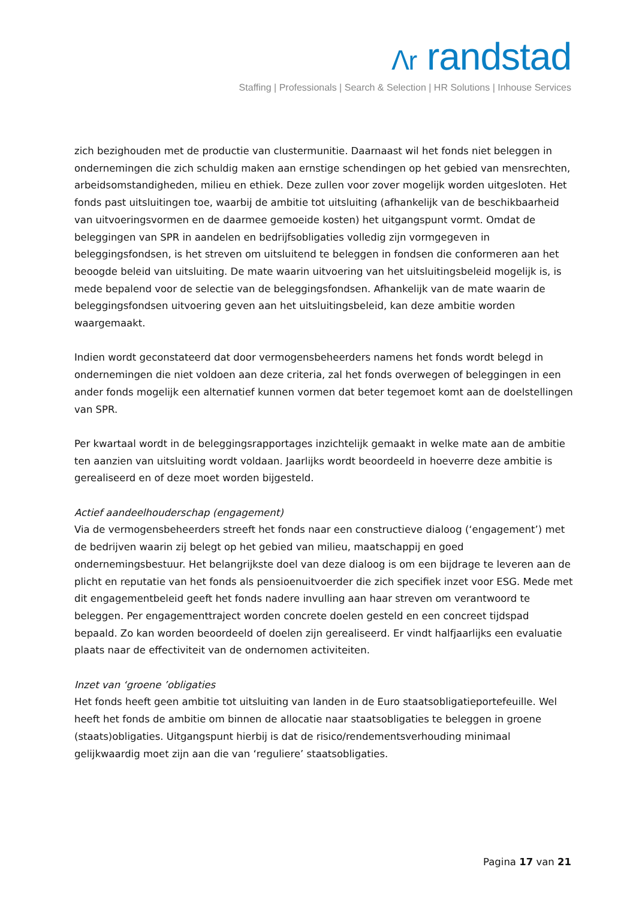ⴷr randstad
Staffing | Professionals | Search & Selection | HR Solutions | Inhouse Services
zich bezighouden met de productie van clustermunitie. Daarnaast wil het fonds niet beleggen in ondernemingen die zich schuldig maken aan ernstige schendingen op het gebied van mensrechten, arbeidsomstandigheden, milieu en ethiek. Deze zullen voor zover mogelijk worden uitgesloten. Het fonds past uitsluitingen toe, waarbij de ambitie tot uitsluiting (afhankelijk van de beschikbaarheid van uitvoeringsvormen en de daarmee gemoeide kosten) het uitgangspunt vormt. Omdat de beleggingen van SPR in aandelen en bedrijfsobligaties volledig zijn vormgegeven in beleggingsfondsen, is het streven om uitsluitend te beleggen in fondsen die conformeren aan het beoogde beleid van uitsluiting. De mate waarin uitvoering van het uitsluitingsbeleid mogelijk is, is mede bepalend voor de selectie van de beleggingsfondsen. Afhankelijk van de mate waarin de beleggingsfondsen uitvoering geven aan het uitsluitingsbeleid, kan deze ambitie worden waargemaakt.
Indien wordt geconstateerd dat door vermogensbeheerders namens het fonds wordt belegd in ondernemingen die niet voldoen aan deze criteria, zal het fonds overwegen of beleggingen in een ander fonds mogelijk een alternatief kunnen vormen dat beter tegemoet komt aan de doelstellingen van SPR.
Per kwartaal wordt in de beleggingsrapportages inzichtelijk gemaakt in welke mate aan de ambitie ten aanzien van uitsluiting wordt voldaan. Jaarlijks wordt beoordeeld in hoeverre deze ambitie is gerealiseerd en of deze moet worden bijgesteld.
Actief aandeelhouderschap (engagement)
Via de vermogensbeheerders streeft het fonds naar een constructieve dialoog (‘engagement’) met de bedrijven waarin zij belegt op het gebied van milieu, maatschappij en goed ondernemingsbestuur. Het belangrijkste doel van deze dialoog is om een bijdrage te leveren aan de plicht en reputatie van het fonds als pensioenuitvoerder die zich specifiek inzet voor ESG. Mede met dit engagementbeleid geeft het fonds nadere invulling aan haar streven om verantwoord te beleggen. Per engagementtraject worden concrete doelen gesteld en een concreet tijdspad bepaald. Zo kan worden beoordeeld of doelen zijn gerealiseerd. Er vindt halfjaarlijks een evaluatie plaats naar de effectiviteit van de ondernomen activiteiten.
Inzet van ‘groene ’obligaties
Het fonds heeft geen ambitie tot uitsluiting van landen in de Euro staatsobligatieportefeuille. Wel heeft het fonds de ambitie om binnen de allocatie naar staatsobligaties te beleggen in groene (staats)obligaties. Uitgangspunt hierbij is dat de risico/rendementsverhouding minimaal gelijkwaardig moet zijn aan die van ‘reguliere’ staatsobligaties.
Pagina 17 van 21